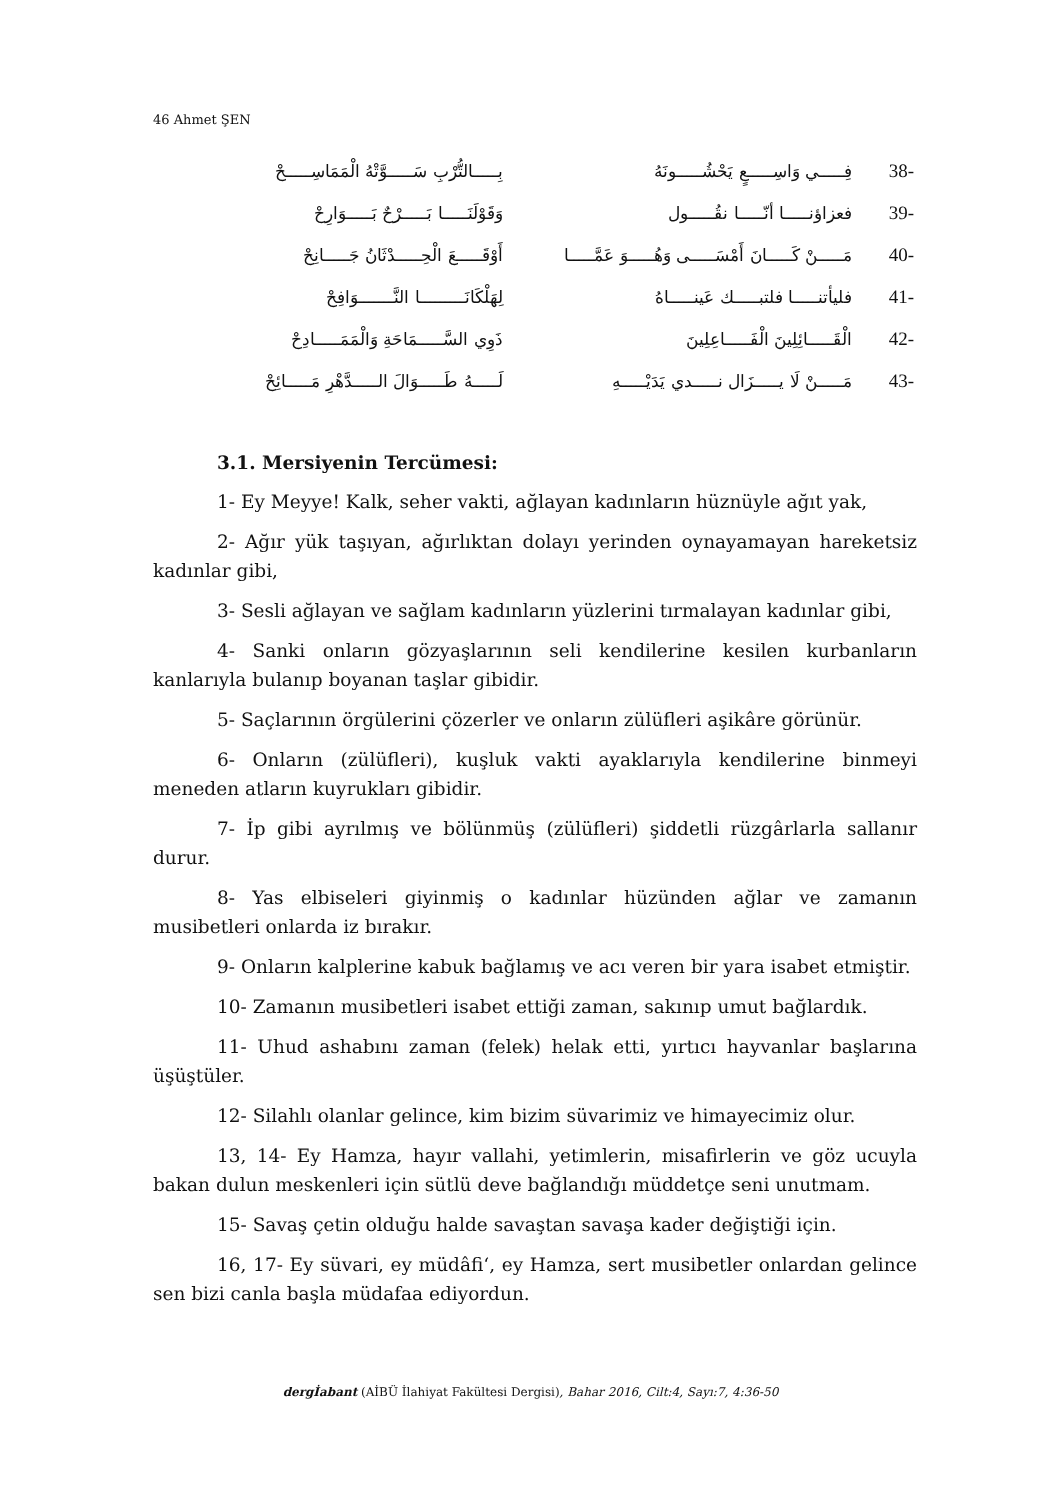46 Ahmet ŞEN
| بِـــــالتُّرْبِ سَـــــوَّتْهُ الْمَمَاسِـــــحْ | فِـــــي وَاسِـــــعٍ يَحْشُـــــونَهُ | 38- |
| وَقَوْلَنَـــــا بَـــــرْحٌ بَـــــوَارِحْ | فعزاؤنـــــا أنّـــــا نقُـــــول | 39- |
| أَوْقَـــــعَ الْحِـــــدْثَانُ جَـــــانِحْ | مَـــــنْ كَـــــانَ أَمْسَـــــى وَهُـــــوَ عَمَّـــــا | 40- |
| لِهَلْكَانَـــــــــا النَّـــــــوَافِحْ | فليأتنـــــا فلتبـــــك عَينـــــاهُ | 41- |
| ذَوِي السَّـــــمَاحَةِ وَالْمَمَـــــادِحْ | الْقَـــــائِلِينَ الْفَـــــاعِلِينَ | 42- |
| لَـــــهُ طَـــــوَالَ الـــــدَّهْرِ مَـــــائِحْ | مَـــــنْ لَا يـــــزَال نـــــدي يَدَيْـــــهِ | 43- |
3.1. Mersiyenin Tercümesi:
1- Ey Meyye! Kalk, seher vakti, ağlayan kadınların hüznüyle ağıt yak,
2- Ağır yük taşıyan, ağırlıktan dolayı yerinden oynayamayan hareketsiz kadınlar gibi,
3- Sesli ağlayan ve sağlam kadınların yüzlerini tırmalayan kadınlar gibi,
4- Sanki onların gözyaşlarının seli kendilerine kesilen kurbanların kanlarıyla bulanıp boyanan taşlar gibidir.
5- Saçlarının örgülerini çözerler ve onların zülüfleri aşikâre görünür.
6- Onların (zülüfleri), kuşluk vakti ayaklarıyla kendilerine binmeyi meneden atların kuyrukları gibidir.
7- İp gibi ayrılmış ve bölünmüş (zülüfleri) şiddetli rüzgârlarla sallanır durur.
8- Yas elbiseleri giyinmiş o kadınlar hüzünden ağlar ve zamanın musibetleri onlarda iz bırakır.
9- Onların kalplerine kabuk bağlamış ve acı veren bir yara isabet etmiştir.
10- Zamanın musibetleri isabet ettiği zaman, sakınıp umut bağlardık.
11- Uhud ashabını zaman (felek) helak etti, yırtıcı hayvanlar başlarına üşüştüler.
12- Silahlı olanlar gelince, kim bizim süvarimiz ve himayecimiz olur.
13, 14- Ey Hamza, hayır vallahi, yetimlerin, misafirlerin ve göz ucuyla bakan dulun meskenleri için sütlü deve bağlandığı müddetçe seni unutmam.
15- Savaş çetin olduğu halde savaştan savaşa kader değiştiği için.
16, 17- Ey süvari, ey müdâfi‘, ey Hamza, sert musibetler onlardan gelince sen bizi canla başla müdafaa ediyordun.
dergİabant (AİBÜ İlahiyat Fakültesi Dergisi), Bahar 2016, Cilt:4, Sayı:7, 4:36-50